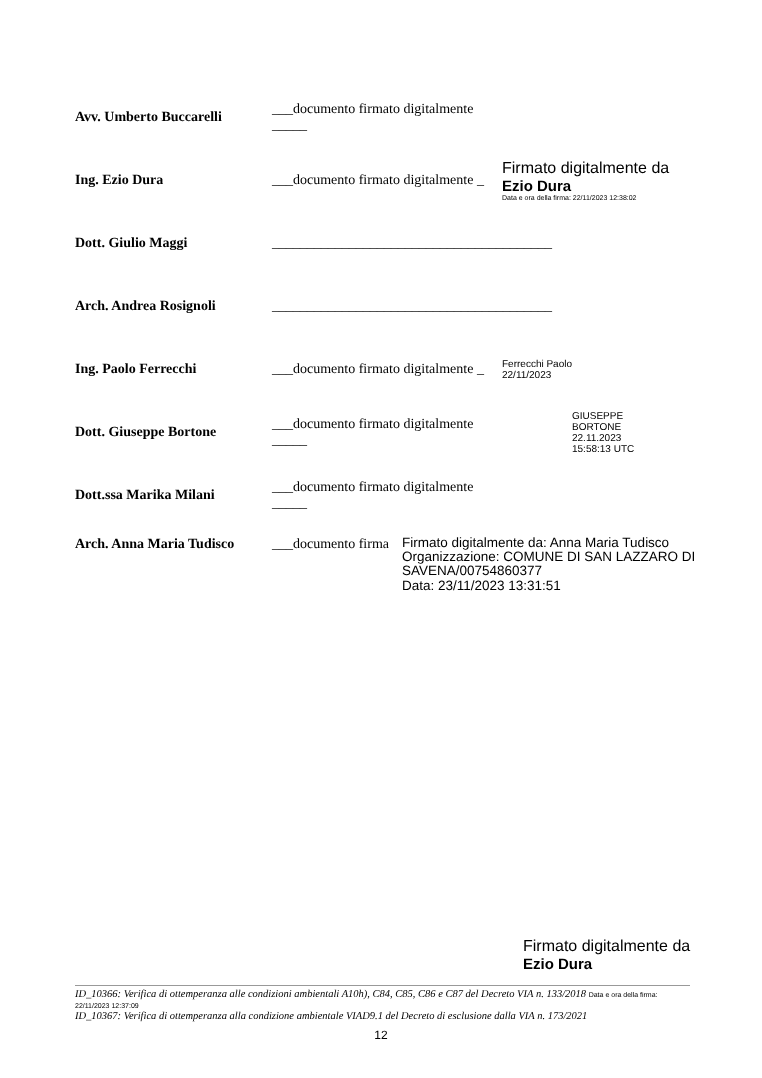Avv. Umberto Buccarelli
___documento firmato digitalmente _____
Ing. Ezio Dura
___documento firmato digitalmente _
Firmato digitalmente da
Ezio Dura
Data e ora della firma: 22/11/2023 12:38:02
Dott. Giulio Maggi
________________________________________
Arch. Andrea Rosignoli
________________________________________
Ing. Paolo Ferrecchi
___documento firmato digitalmente _
Ferrecchi Paolo
22/11/2023
Dott. Giuseppe Bortone
___documento firmato digitalmente _____
GIUSEPPE
BORTONE
22.11.2023
15:58:13 UTC
Dott.ssa Marika Milani
___documento firmato digitalmente _____
Arch. Anna Maria Tudisco
___documento firma
Firmato digitalmente da: Anna Maria Tudisco
Organizzazione: COMUNE DI SAN LAZZARO DI
SAVENA/00754860377
Data: 23/11/2023 13:31:51
Firmato digitalmente da
Ezio Dura
ID_10366: Verifica di ottemperanza alle condizioni ambientali A10h), C84, C85, C86 e C87 del Decreto VIA n. 133/2018 Data e ora della firma: 22/11/2023 12:37:09
ID_10367: Verifica di ottemperanza alla condizione ambientale VIAD9.1 del Decreto di esclusione dalla VIA n. 173/2021
12